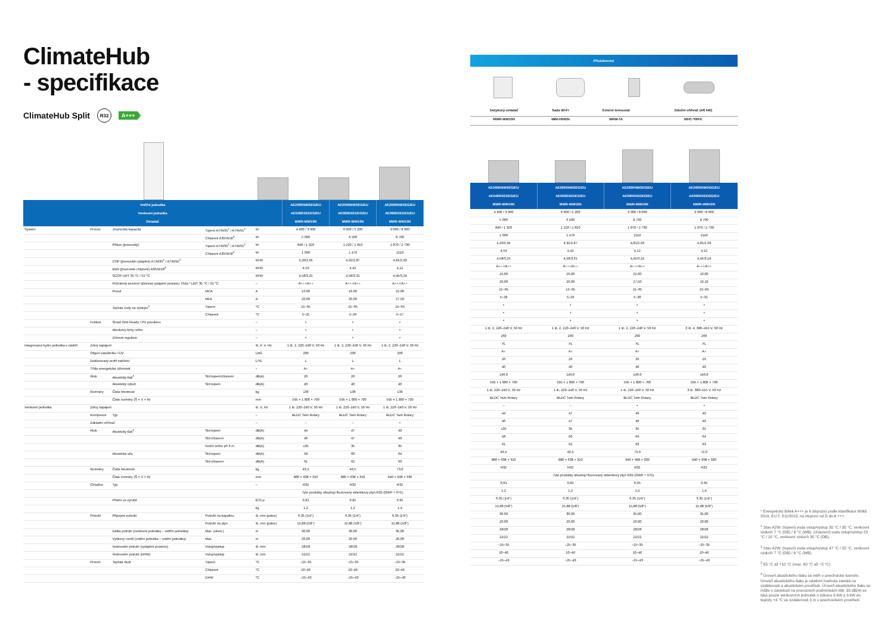ClimateHub
- specifikace
ClimateHub Split R32 A+++
| Vnitřní jednotka Venkovní jednotka Ovladač | | | | | AE200RNWSEG/EU AE040RXEDEG/EU MWR-WW10N | AE200RNWSEG/EU AE060RXEDEG/EU MWR-WW10N | AE200RNWSEG/EU AE090RXEDEG/EU MWR-WW10N |
| --- | --- | --- | --- | --- | --- | --- | --- |
| Systém | Provoz | Jmenovitá kapacita | Topení A7/W35<sup>1</sup> / A7/W55<sup>2</sup> | W | 4 400 / 3 900 | 6 000 / 5 200 | 9 000 / 8 000 |
| | | | Chlazení A35/W18<sup>3</sup> | W | 5 000 | 6 500 | 8 700 |
| | | Příkon (jmenovitý) | Topení A7/W35<sup>1</sup> / A7/W55<sup>2</sup> | W | 846 / 1 320 | 1 220 / 1 810 | 1 870 / 2 730 |
| | | | Chlazení A35/W18<sup>3</sup> | W | 1 090 | 1 470 | 2110 |
| | | COP (jmenovité vytápění) A7/W35<sup>1</sup> / A7/W55<sup>2</sup> | | W/W | 5,20/2,95 | 4,92/2,87 | 4,81/2,93 |
| | | EER (jmenovité chlazení) A35/W18<sup>3</sup> | | W/W | 4,59 | 4,42 | 4,12 |
| | | SCOP LWT 35 °C / 55 °C | | W/W | 4,58/3,25 | 4,58/3,31 | 4,45/3,24 |
| | | Průměrná sezónní účinnost vytápění prostoru Třída * LWT 35 °C / 55 °C | | – | A+++/A++ | A+++/A++ | A+++/A++ |
| | | Proud | MCA | A | 16,00 | 16,00 | 22,00 |
| | | | MFA | A | 20,00 | 20,00 | 27,50 |
| | | Teplota vody na výstupu<sup>2</sup> | Topení | °C | 15~65 | 15~65 | 15~65 |
| | | | Chlazení | °C | 5~25 | 5~26 | 5~27 |
| | Funkce | Smart Grid Ready / PV povoleno | | – | • | • | • |
| | | Akrokový tichý režim | | – | • | • | • |
| | | Zónová regulace | | – | • | • | • |
| Integrovaná hydro jednotka s nádrží | Zdroj napájení | | | Φ, #, V, Hz | 1 Φ, 2, 220–240 V, 50 Hz | 1 Φ, 2, 220–240 V, 50 Hz | 1 Φ, 2, 220–240 V, 50 Hz |
| | Objem zásobníku TÚV | | | Litrů | 200 | 200 | 200 |
| | Deklarovaný profil zatížení | | | L/XL | L | L | L |
| | Třída energetické účinnosti | | | – | A+ | A+ | A+ |
| | Hluk | Akustický tlak<sup>4</sup> | Std topení/chlazení | dB(A) | 26 | 26 | 26 |
| | | Akustický výkon | Std topení | dB(A) | 40 | 40 | 40 |
| | Rozměry | Čistá hmotnost | | kg | 136 | 136 | 136 |
| | | Čisté rozměry (Š × V × H) | | mm | 595 × 1 800 × 700 | 595 × 1 800 × 700 | 595 × 1 800 × 700 |
| Venkovní jednotka | Zdroj napájení | | | Φ, V, Hz | 1 Φ, 220–240 V, 50 Hz | 1 Φ, 220–240 V, 50 Hz | 1 Φ, 220–240 V, 50 Hz |
| | Kompresor | Typ | | – | BLDC Twin Rotary | BLDC Twin Rotary | BLDC Twin Rotary |
| | Základní ohřívač | | | – | – | – | • |
| | Hluk | Akustický tlak<sup>4</sup> | Std topení | dB(A) | 44 | 47 | 49 |
| | | | Std chlazení | dB(A) | 46 | 47 | 49 |
| | | | Noční režim při 3 m | dB(A) | ≤35 | 35 | 35 |
| | | Akustická síla | Std topení | dB(A) | 58 | 60 | 64 |
| | | | Std chlazení | dB(A) | 61 | 62 | 63 |
| | Rozměry | Čistá hmotnost | | kg | 46,5 | 46,5 | 73,0 |
| | | Čisté rozměry (Š × V × H) | | mm | 880 × 638 × 310 | 880 × 638 × 310 | 940 × 998 × 330 |
| | Chladivo | Typ | | – | R32 | R32 | R32 |
| | | | | | Tyto produkty obsahují fluorovaný skleníkový plyn R32 (GWP = 675). | | |
| | | Plnění ve výrobě | | tCO₂e | 0,81 | 0,81 | 0,95 |
| | | | | kg | 1,2 | 1,2 | 1,4 |
| | Potrubí | Připojení potrubí | Potrubí na kapalinu | Φ, mm (palce) | 6,35 (1/4") | 6,35 (1/4") | 6,35 (1/4") |
| | | | Potrubí na plyn | Φ, mm (palce) | 15,88 (5/8") | 15,88 (5/8") | 15,88 (5/8") |
| | | Délka potrubí (venkovní jednotka – vnitřní jednotka) | Max. (ekviv.) | m | 30,00 | 30,00 | 35,00 |
| | | Výškový rozdíl (vnitřní jednotka – vnitřní jednotka) | Max. | m | 20,00 | 20,00 | 20,00 |
| | | Vodovodní potrubí (vytápění prostoru) | Vstup/výstup | Φ, mm | 28/28 | 28/28 | 28/28 |
| | | Vodovodní potrubí (DHW) | Vstup/výstup | Φ, mm | 22/22 | 22/22 | 22/22 |
| | Provoz | Teplota okolí | Topení | °C | −25~35 | −25~35 | −25~35 |
| | | | Chlazení | °C | 10~46 | 10~46 | 10~46 |
| | | | DHW | °C | −25~43 | −25~43 | −25~43 |
| Příslušenství | | | |
| --- | --- | --- | --- |
| Dotykový ovladač | Sada Wi-Fi | Externí termostat | Záložní ohřívač (4/6 kW) |
| MWR-WW10N | MIM-H04EN | MRW-TA | MHC-*00FE |
| AE260RNWSEG/EU AE040RXEDEG/EU MWR-WW10N | AE260RNWSEG/EU AE060RXEDEG/EU MWR-WW10N | AE260RNWSEG/EU AE090RXEDEG/EU MWR-WW10N | AE260RNWSGG/EU AE090RXEDGG/EU MWR-WW10N |
| --- | --- | --- | --- |
| 4 400 / 3 900 | 6 000 / 5 200 | 9 000 / 8 000 | 9 000 / 8 000 |
| 5 000 | 6 500 | 8 700 | 8 700 |
| 846 / 1 320 | 1 220 / 1 810 | 1 870 / 2 730 | 1 870 / 2 730 |
| 1 090 | 1 470 | 2110 | 2110 |
| 5,20/2,95 | 4,92/2,87 | 4,81/2,93 | 4,81/2,93 |
| 4,59 | 4,42 | 4,12 | 4,12 |
| 4,58/3,25 | 4,58/3,31 | 4,45/3,24 | 4,45/3,24 |
| A+++/A++ | A+++/A++ | A+++/A++ | A+++/A++ |
| 16,00 | 16,00 | 22,00 | 10,00 |
| 20,00 | 20,00 | 27,50 | 16,10 |
| 15~65 | 15~65 | 15~65 | 15~65 |
| 5~28 | 5~29 | 5~30 | 5~31 |
| • | • | • | • |
| • | • | • | • |
| • | • | • | • |
| 1 Φ, 2, 220–240 V, 50 Hz | 1 Φ, 2, 220–240 V, 50 Hz | 1 Φ, 2, 220–240 V, 50 Hz | 3 Φ, 4, 380–415 V, 50 Hz |
| 260 | 260 | 260 | 260 |
| XL | XL | XL | XL |
| A+ | A+ | A+ | A+ |
| 26 | 26 | 26 | 26 |
| 40 | 40 | 40 | 40 |
| 146,0 | 146,0 | 146,0 | 146,0 |
| 595 × 1 800 × 700 | 595 × 1 800 × 700 | 595 × 1 800 × 700 | 595 × 1 800 × 700 |
| 1 Φ, 220–240 V, 50 Hz | 1 Φ, 220–240 V, 50 Hz | 1 Φ, 220–240 V, 50 Hz | 3 Φ, 380–415 V, 50 Hz |
| BLDC Twin Rotary | BLDC Twin Rotary | BLDC Twin Rotary | BLDC Twin Rotary |
| – | – | • | • |
| 44 | 47 | 49 | 49 |
| 46 | 47 | 49 | 49 |
| ≤35 | 35 | 35 | 35 |
| 58 | 60 | 64 | 64 |
| 61 | 62 | 63 | 63 |
| 46,5 | 46,5 | 73,0 | 72,0 |
| 880 × 638 × 310 | 880 × 638 × 310 | 940 × 998 × 330 | 940 × 998 × 330 |
| R32 | R32 | R32 | R32 |
| Tyto produkty obsahují fluorovaný skleníkový plyn R32 (GWP = 675). | | | |
| 0,81 | 0,81 | 0,95 | 0,95 |
| 1,2 | 1,2 | 1,4 | 1,4 |
| 6,35 (1/4") | 6,35 (1/4") | 6,35 (1/4") | 6,35 (1/4") |
| 15,88 (5/8") | 15,88 (5/8") | 15,88 (5/8") | 15,88 (5/8") |
| 30,00 | 30,00 | 35,00 | 35,00 |
| 20,00 | 20,00 | 20,00 | 20,00 |
| 28/28 | 28/28 | 28/28 | 28/28 |
| 22/22 | 22/22 | 22/22 | 22/22 |
| −25~35 | −25~35 | −25~35 | −25~35 |
| 10~46 | 10~46 | 10~46 | 10~46 |
| −25~43 | −25~43 | −25~43 | −25~43 |
* Energetický štítek A+++ je k dispozici podle klasifikace štítků 2019, EU č. 811/2013, na stupnici od D do A +++.
<sup>1</sup> Stav A2W: (topení) voda vstup/výstup 30 °C / 35 °C, venkovní vzduch 7 °C (DB) / 6 °C (WB); (chlazení) voda vstup/výstup 23 °C / 18 °C, venkovní vzduch 35 °C (DB).
<sup>2</sup> Stav A2W: (topení) voda vstup/výstup 47 °C / 55 °C, venkovní vzduch 7 °C (DB) / 6 °C (WB).
<sup>3</sup> 65 °C až +10 °C (max. 60 °C až −5 °C)
<sup>4</sup> Úroveň akustického tlaku se měří v anechoické komoře. Úroveň akustického tlaku je relativní hodnota závislá na vzdálenosti a akustickém prostředí. Úroveň akustického tlaku se může v závislosti na provozních podmínkách lišit. 35 dB(A) se týká pouze venkovních jednotek o výkonu 6 kW a 9 kW do teploty +4 °C ve vzdálenosti 3 m v anechoickém prostředí.